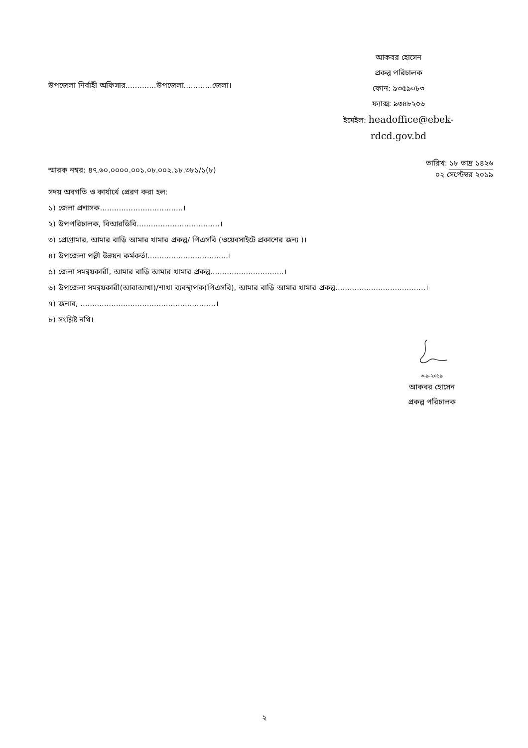উপজেলা নির্বাহী অফিসার.............উপজেলা............জেলা।
আকবর হোসেন
প্রকল্প পরিচালক
ফোন: ৯৩৫৯০৮৩
ফ্যাক্স: ৯৩৪৮২০৬
ইমেইল: headoffice@ebek-
rdcd.gov.bd
স্মারক নম্বর: ৪৭.৬০.০০০০.০০১.০৮.০০২.১৮.৩৮১/১(৮)
তারিখ: ১৮ ভাদ্র ১৪২৬
০২ সেপ্টেম্বর ২০১৯
সদয় অবগতি ও কার্যার্থে প্রেরণ করা হল:
১) জেলা প্রশাসক...................................।
২) উপপরিচালক, বিআরডিবি...................................।
৩) প্রোগ্রামার, আমার বাড়ি আমার খামার প্রকল্প/ পিএসবি (ওয়েবসাইটে প্রকাশের জন্য )।
৪) উপজেলা পল্লী উন্নয়ন কর্মকর্তা..................................।
৫) জেলা সমন্বয়কারী, আমার বাড়ি আমার খামার প্রকল্প...............................।
৬) উপজেলা সমন্বয়কারী(আবাআখা)/শাখা ব্যবস্থাপক(পিএসবি), আমার বাড়ি আমার খামার প্রকল্প......................................।
৭) জনাব, .........................................................।
৮) সংশ্লিষ্ট নথি।
৩-৯-২০১৯
আকবর হোসেন
প্রকল্প পরিচালক
২